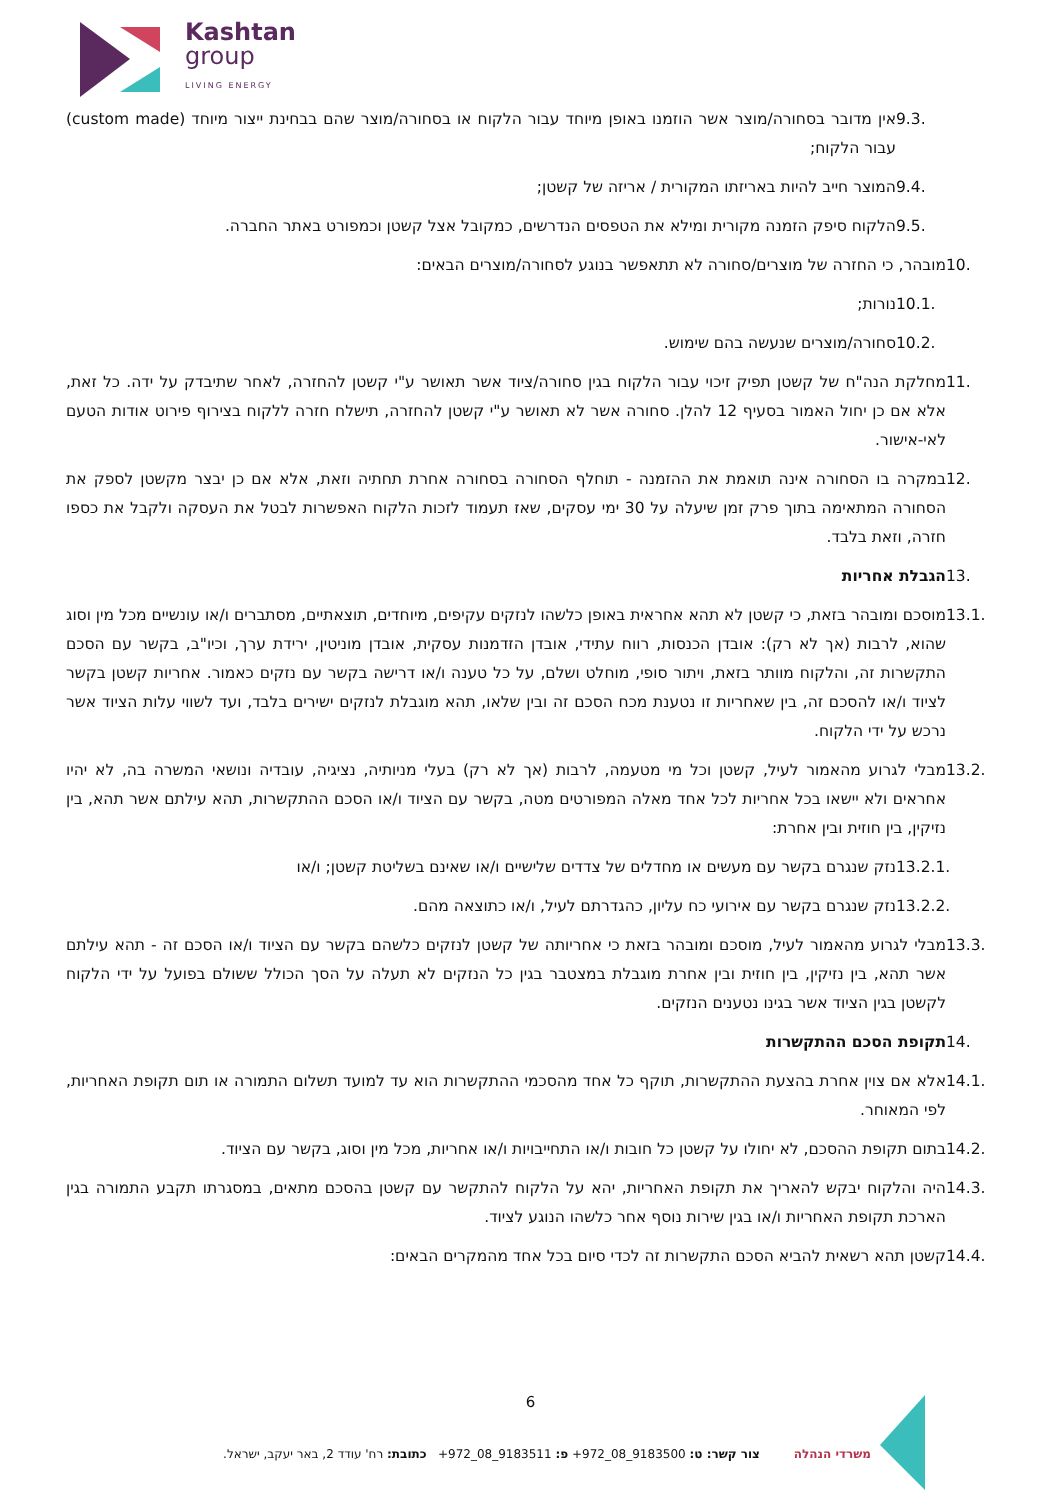Kashtan
group
LIVING ENERGY
9.3. אין מדובר בסחורה/מוצר אשר הוזמנו באופן מיוחד עבור הלקוח או בסחורה/מוצר שהם בבחינת ייצור מיוחד (custom made) עבור הלקוח;
9.4. המוצר חייב להיות באריזתו המקורית / אריזה של קשטן;
9.5. הלקוח סיפק הזמנה מקורית ומילא את הטפסים הנדרשים, כמקובל אצל קשטן וכמפורט באתר החברה.
10. מובהר, כי החזרה של מוצרים/סחורה לא תתאפשר בנוגע לסחורה/מוצרים הבאים:
10.1. נורות;
10.2. סחורה/מוצרים שנעשה בהם שימוש.
11. מחלקת הנה"ח של קשטן תפיק זיכוי עבור הלקוח בגין סחורה/ציוד אשר תאושר ע"י קשטן להחזרה, לאחר שתיבדק על ידה. כל זאת, אלא אם כן יחול האמור בסעיף 12 להלן. סחורה אשר לא תאושר ע"י קשטן להחזרה, תישלח חזרה ללקוח בצירוף פירוט אודות הטעם לאי-אישור.
12. במקרה בו הסחורה אינה תואמת את ההזמנה - תוחלף הסחורה בסחורה אחרת תחתיה וזאת, אלא אם כן יבצר מקשטן לספק את הסחורה המתאימה בתוך פרק זמן שיעלה על 30 ימי עסקים, שאז תעמוד לזכות הלקוח האפשרות לבטל את העסקה ולקבל את כספו חזרה, וזאת בלבד.
13. הגבלת אחריות
13.1. מוסכם ומובהר בזאת, כי קשטן לא תהא אחראית באופן כלשהו לנזקים עקיפים, מיוחדים, תוצאתיים, מסתברים ו/או עונשיים מכל מין וסוג שהוא, לרבות (אך לא רק): אובדן הכנסות, רווח עתידי, אובדן הזדמנות עסקית, אובדן מוניטין, ירידת ערך, וכיו"ב, בקשר עם הסכם התקשרות זה, והלקוח מוותר בזאת, ויתור סופי, מוחלט ושלם, על כל טענה ו/או דרישה בקשר עם נזקים כאמור. אחריות קשטן בקשר לציוד ו/או להסכם זה, בין שאחריות זו נטענת מכח הסכם זה ובין שלאו, תהא מוגבלת לנזקים ישירים בלבד, ועד לשווי עלות הציוד אשר נרכש על ידי הלקוח.
13.2. מבלי לגרוע מהאמור לעיל, קשטן וכל מי מטעמה, לרבות (אך לא רק) בעלי מניותיה, נציגיה, עובדיה ונושאי המשרה בה, לא יהיו אחראים ולא יישאו בכל אחריות לכל אחד מאלה המפורטים מטה, בקשר עם הציוד ו/או הסכם ההתקשרות, תהא עילתם אשר תהא, בין נזיקין, בין חוזית ובין אחרת:
13.2.1.
נזק שנגרם בקשר עם מעשים או מחדלים של צדדים שלישיים ו/או שאינם בשליטת קשטן; ו/או
13.2.2.
נזק שנגרם בקשר עם אירועי כח עליון, כהגדרתם לעיל, ו/או כתוצאה מהם.
13.3. מבלי לגרוע מהאמור לעיל, מוסכם ומובהר בזאת כי אחריותה של קשטן לנזקים כלשהם בקשר עם הציוד ו/או הסכם זה - תהא עילתם אשר תהא, בין נזיקין, בין חוזית ובין אחרת מוגבלת במצטבר בגין כל הנזקים לא תעלה על הסך הכולל ששולם בפועל על ידי הלקוח לקשטן בגין הציוד אשר בגינו נטענים הנזקים.
14. תקופת הסכם ההתקשרות
14.1. אלא אם צוין אחרת בהצעת ההתקשרות, תוקף כל אחד מהסכמי ההתקשרות הוא עד למועד תשלום התמורה או תום תקופת האחריות, לפי המאוחר.
14.2. בתום תקופת ההסכם, לא יחולו על קשטן כל חובות ו/או התחייבויות ו/או אחריות, מכל מין וסוג, בקשר עם הציוד.
14.3. היה והלקוח יבקש להאריך את תקופת האחריות, יהא על הלקוח להתקשר עם קשטן בהסכם מתאים, במסגרתו תקבע התמורה בגין הארכת תקופת האחריות ו/או בגין שירות נוסף אחר כלשהו הנוגע לציוד.
14.4. קשטן תהא רשאית להביא הסכם התקשרות זה לכדי סיום בכל אחד מהמקרים הבאים:
6
משרדי הנהלה צור קשר: ט: 9183500_08_972+ פ: 9183511_08_972+ כתובת: רח' עודד 2, באר יעקב, ישראל.